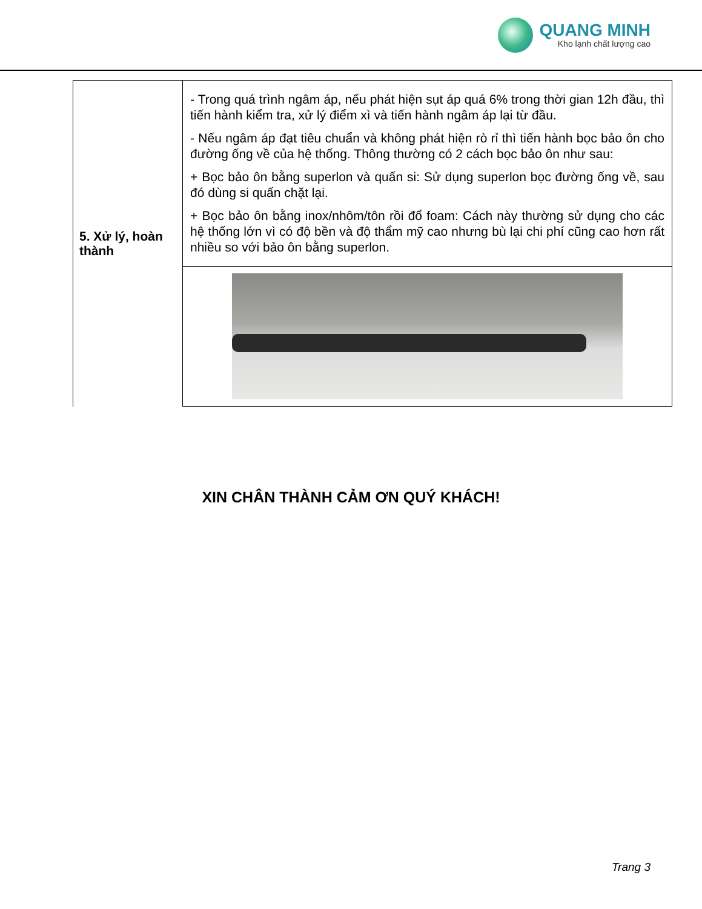QUANG MINH
Kho lạnh chất lượng cao
| 5. Xử lý, hoàn thành | - Trong quá trình ngâm áp, nếu phát hiện sụt áp quá 6% trong thời gian 12h đầu, thì tiến hành kiểm tra, xử lý điểm xì và tiến hành ngâm áp lại từ đầu. - Nếu ngâm áp đạt tiêu chuẩn và không phát hiện rò rỉ thì tiến hành bọc bảo ôn cho đường ống về của hệ thống. Thông thường có 2 cách bọc bảo ôn như sau: + Bọc bảo ôn bằng superlon và quấn si: Sử dụng superlon bọc đường ống về, sau đó dùng si quấn chặt lại. + Bọc bảo ôn bằng inox/nhôm/tôn rồi đổ foam: Cách này thường sử dụng cho các hệ thống lớn vì có độ bền và độ thẩm mỹ cao nhưng bù lại chi phí cũng cao hơn rất nhiều so với bảo ôn bằng superlon. |
XIN CHÂN THÀNH CẢM ƠN QUÝ KHÁCH!
Trang 3